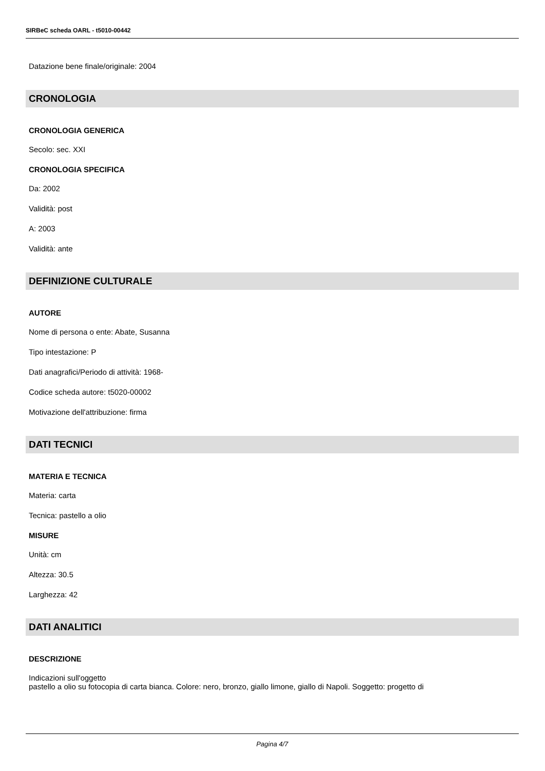SIRBeC scheda OARL - t5010-00442
Datazione bene finale/originale: 2004
CRONOLOGIA
CRONOLOGIA GENERICA
Secolo: sec. XXI
CRONOLOGIA SPECIFICA
Da: 2002
Validità: post
A: 2003
Validità: ante
DEFINIZIONE CULTURALE
AUTORE
Nome di persona o ente: Abate, Susanna
Tipo intestazione: P
Dati anagrafici/Periodo di attività: 1968-
Codice scheda autore: t5020-00002
Motivazione dell'attribuzione: firma
DATI TECNICI
MATERIA E TECNICA
Materia: carta
Tecnica: pastello a olio
MISURE
Unità: cm
Altezza: 30.5
Larghezza: 42
DATI ANALITICI
DESCRIZIONE
Indicazioni sull'oggetto
pastello a olio su fotocopia di carta bianca. Colore: nero, bronzo, giallo limone, giallo di Napoli. Soggetto: progetto di
Pagina 4/7